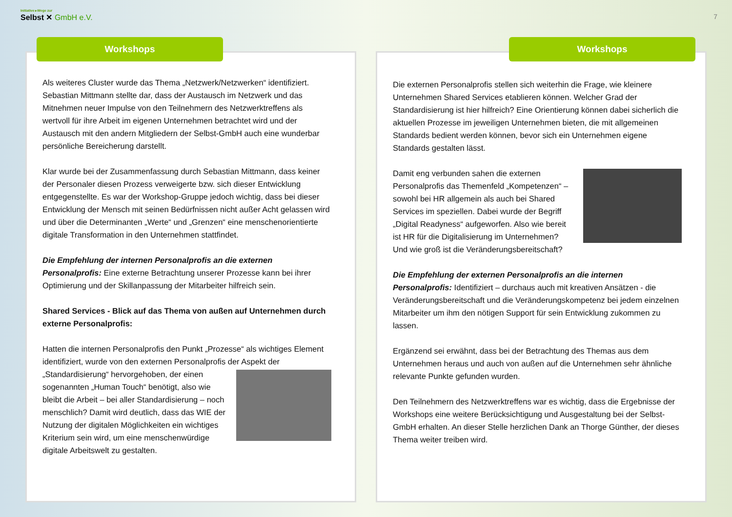Initiative ▸Wege zur
Selbst ✕ GmbH e.V.
7
Workshops
Als weiteres Cluster wurde das Thema „Netzwerk/Netzwerken“ identifiziert. Sebastian Mittmann stellte dar, dass der Austausch im Netzwerk und das Mitnehmen neuer Impulse von den Teilnehmern des Netzwerktreffens als wertvoll für ihre Arbeit im eigenen Unternehmen betrachtet wird und der Austausch mit den andern Mitgliedern der Selbst-GmbH auch eine wunderbar persönliche Bereicherung darstellt.
Klar wurde bei der Zusammenfassung durch Sebastian Mittmann, dass keiner der Personaler diesen Prozess verweigerte bzw. sich dieser Entwicklung entgegenstellte. Es war der Workshop-Gruppe jedoch wichtig, dass bei dieser Entwicklung der Mensch mit seinen Bedürfnissen nicht außer Acht gelassen wird und über die Determinanten „Werte“ und „Grenzen“ eine menschenorientierte digitale Transformation in den Unternehmen stattfindet.
Die Empfehlung der internen Personalprofis an die externen Personalprofis: Eine externe Betrachtung unserer Prozesse kann bei ihrer Optimierung und der Skillanpassung der Mitarbeiter hilfreich sein.
Shared Services - Blick auf das Thema von außen auf Unternehmen durch externe Personalprofis:
Hatten die internen Personalprofis den Punkt „Prozesse“ als wichtiges Element identifiziert, wurde von den externen Personalprofis der Aspekt der „Standardisierung“ hervorgehoben, der einen sogenannten „Human Touch“ benötigt, also wie bleibt die Arbeit – bei aller Standardisierung – noch menschlich? Damit wird deutlich, dass das WIE der Nutzung der digitalen Möglichkeiten ein wichtiges Kriterium sein wird, um eine menschenwürdige digitale Arbeitswelt zu gestalten.
Workshops
Die externen Personalprofis stellen sich weiterhin die Frage, wie kleinere Unternehmen Shared Services etablieren können. Welcher Grad der Standardisierung ist hier hilfreich? Eine Orientierung können dabei sicherlich die aktuellen Prozesse im jeweiligen Unternehmen bieten, die mit allgemeinen Standards bedient werden können, bevor sich ein Unternehmen eigene Standards gestalten lässt.
Damit eng verbunden sahen die externen Personalprofis das Themenfeld „Kompetenzen“ – sowohl bei HR allgemein als auch bei Shared Services im speziellen. Dabei wurde der Begriff „Digital Readyness“ aufgeworfen. Also wie bereit ist HR für die Digitalisierung im Unternehmen? Und wie groß ist die Veränderungsbereitschaft?
Die Empfehlung der externen Personalprofis an die internen Personalprofis: Identifiziert – durchaus auch mit kreativen Ansätzen - die Veränderungsbereitschaft und die Veränderungskompetenz bei jedem einzelnen Mitarbeiter um ihm den nötigen Support für sein Entwicklung zukommen zu lassen.
Ergänzend sei erwähnt, dass bei der Betrachtung des Themas aus dem Unternehmen heraus und auch von außen auf die Unternehmen sehr ähnliche relevante Punkte gefunden wurden.
Den Teilnehmern des Netzwerktreffens war es wichtig, dass die Ergebnisse der Workshops eine weitere Berücksichtigung und Ausgestaltung bei der Selbst-GmbH erhalten. An dieser Stelle herzlichen Dank an Thorge Günther, der dieses Thema weiter treiben wird.